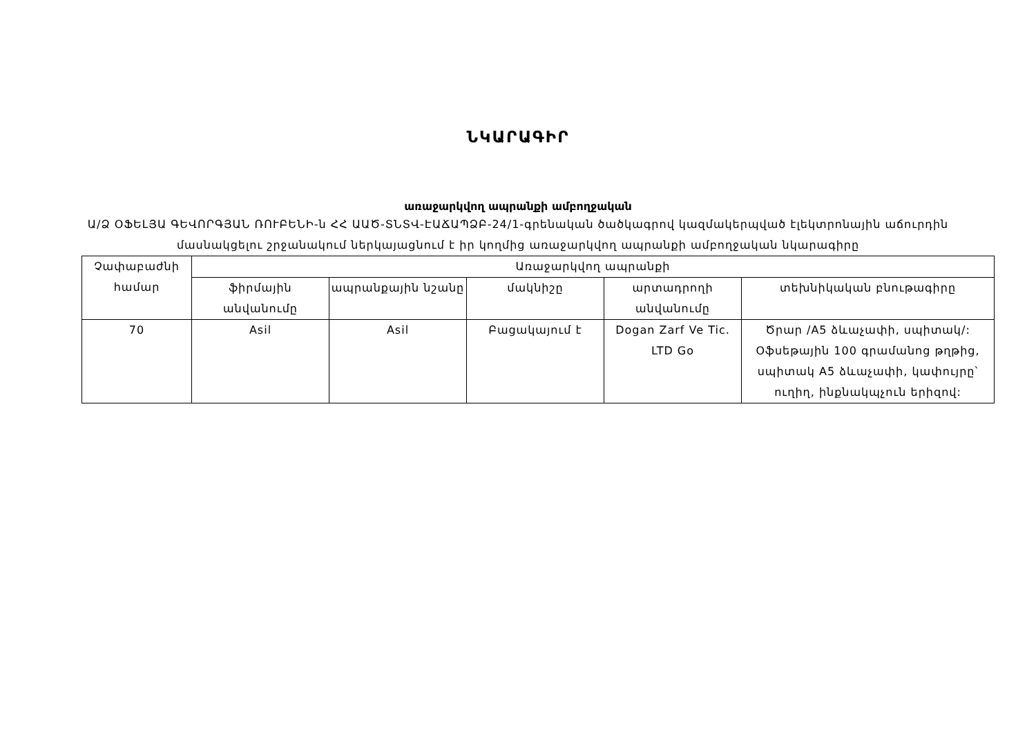ՆԿԱՐԱԳԻՐ
առաջարկվող ապրանքի ամբողջական
Ա/Ձ ՕՖԵԼՅԱ ԳԵՎՈՐԳՅԱՆ ՌՈՒԲԵՆԻ-ն ՀՀ ԱԱԾ-ՏՆՏՎ-ԷԱՃԱՊՁԲ-24/1-գրենական ծածկագրով կազմակերպված էլեկտրոնային աճուրդին մասնակցելու շրջանակում ներկայացնում է իր կողմից առաջարկվող ապրանքի ամբողջական նկարագիրը
| Չափաբաժնի համար | Առաջարկվող ապրանքի | | | | |
| --- | --- | --- | --- | --- | --- |
| | ֆիրմային անվանումը | ապրանքային նշանը | մակնիշը | արտադրողի անվանումը | տեխնիկական բնութագիրը |
| 70 | Asil | Asil | Բացակայում է | Dogan Zarf Ve Tic. LTD Go | Ծրար /A5 ձևաչափի, սպիտակ/: Օֆսեթային 100 գրամանոց թղթից, սպիտակ A5 ձևաչափի, կափույրը՝ ուղիղ, ինքնակպչուն երիզով: |